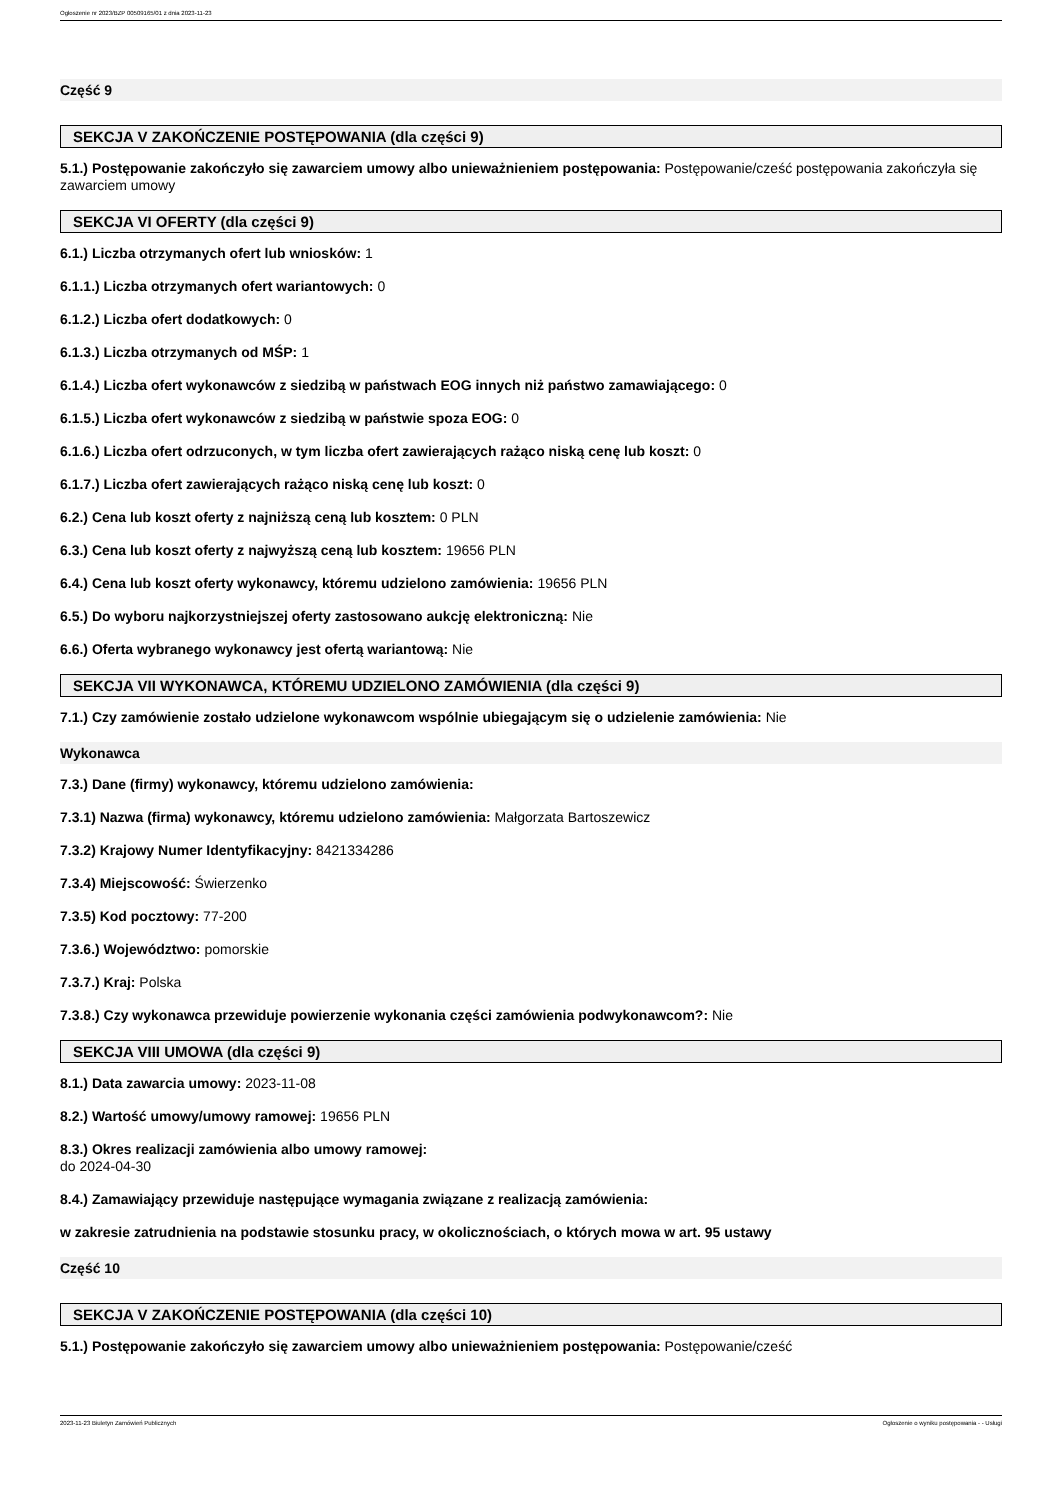Ogłoszenie nr 2023/BZP 00509165/01 z dnia 2023-11-23
Część 9
SEKCJA V ZAKOŃCZENIE POSTĘPOWANIA (dla części 9)
5.1.) Postępowanie zakończyło się zawarciem umowy albo unieważnieniem postępowania: Postępowanie/cześć postępowania zakończyła się zawarciem umowy
SEKCJA VI OFERTY (dla części 9)
6.1.) Liczba otrzymanych ofert lub wniosków: 1
6.1.1.) Liczba otrzymanych ofert wariantowych: 0
6.1.2.) Liczba ofert dodatkowych: 0
6.1.3.) Liczba otrzymanych od MŚP: 1
6.1.4.) Liczba ofert wykonawców z siedzibą w państwach EOG innych niż państwo zamawiającego: 0
6.1.5.) Liczba ofert wykonawców z siedzibą w państwie spoza EOG: 0
6.1.6.) Liczba ofert odrzuconych, w tym liczba ofert zawierających rażąco niską cenę lub koszt: 0
6.1.7.) Liczba ofert zawierających rażąco niską cenę lub koszt: 0
6.2.) Cena lub koszt oferty z najniższą ceną lub kosztem: 0 PLN
6.3.) Cena lub koszt oferty z najwyższą ceną lub kosztem: 19656 PLN
6.4.) Cena lub koszt oferty wykonawcy, któremu udzielono zamówienia: 19656 PLN
6.5.) Do wyboru najkorzystniejszej oferty zastosowano aukcję elektroniczną: Nie
6.6.) Oferta wybranego wykonawcy jest ofertą wariantową: Nie
SEKCJA VII WYKONAWCA, KTÓREMU UDZIELONO ZAMÓWIENIA (dla części 9)
7.1.) Czy zamówienie zostało udzielone wykonawcom wspólnie ubiegającym się o udzielenie zamówienia: Nie
Wykonawca
7.3.) Dane (firmy) wykonawcy, któremu udzielono zamówienia:
7.3.1) Nazwa (firma) wykonawcy, któremu udzielono zamówienia: Małgorzata Bartoszewicz
7.3.2) Krajowy Numer Identyfikacyjny: 8421334286
7.3.4) Miejscowość: Świerzenko
7.3.5) Kod pocztowy: 77-200
7.3.6.) Województwo: pomorskie
7.3.7.) Kraj: Polska
7.3.8.) Czy wykonawca przewiduje powierzenie wykonania części zamówienia podwykonawcom?: Nie
SEKCJA VIII UMOWA (dla części 9)
8.1.) Data zawarcia umowy: 2023-11-08
8.2.) Wartość umowy/umowy ramowej: 19656 PLN
8.3.) Okres realizacji zamówienia albo umowy ramowej:
do 2024-04-30
8.4.) Zamawiający przewiduje następujące wymagania związane z realizacją zamówienia:
w zakresie zatrudnienia na podstawie stosunku pracy, w okolicznościach, o których mowa w art. 95 ustawy
Część 10
SEKCJA V ZAKOŃCZENIE POSTĘPOWANIA (dla części 10)
5.1.) Postępowanie zakończyło się zawarciem umowy albo unieważnieniem postępowania: Postępowanie/cześć
2023-11-23 Biuletyn Zamówień Publicznych Ogłoszenie o wyniku postępowania - - Usługi